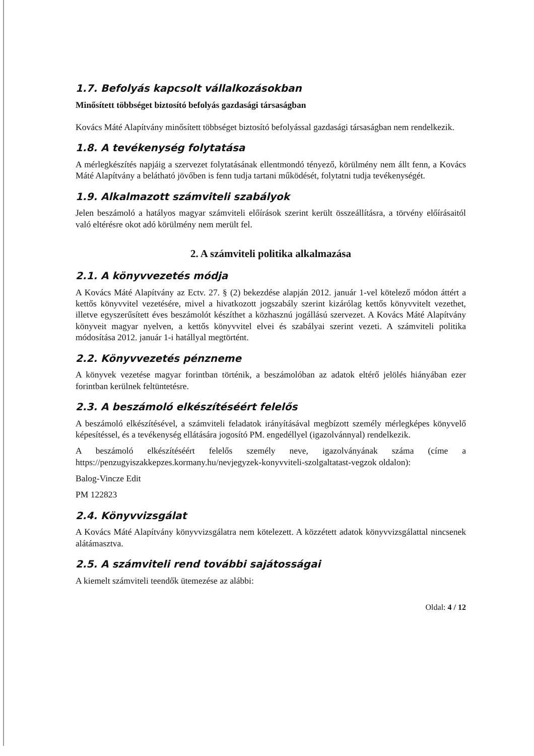1.7. Befolyás kapcsolt vállalkozásokban
Minősített többséget biztosító befolyás gazdasági társaságban
Kovács Máté Alapítvány minősített többséget biztosító befolyással gazdasági társaságban nem rendelkezik.
1.8. A tevékenység folytatása
A mérlegkészítés napjáig a szervezet folytatásának ellentmondó tényező, körülmény nem állt fenn, a Kovács Máté Alapítvány a belátható jövőben is fenn tudja tartani működését, folytatni tudja tevékenységét.
1.9. Alkalmazott számviteli szabályok
Jelen beszámoló a hatályos magyar számviteli előírások szerint került összeállításra, a törvény előírásaitól való eltérésre okot adó körülmény nem merült fel.
2. A számviteli politika alkalmazása
2.1. A könyvvezetés módja
A Kovács Máté Alapítvány az Ectv. 27. § (2) bekezdése alapján 2012. január 1-vel kötelező módon áttért a kettős könyvvitel vezetésére, mivel a hivatkozott jogszabály szerint kizárólag kettős könyvvitelt vezethet, illetve egyszerűsített éves beszámolót készíthet a közhasznú jogállású szervezet. A Kovács Máté Alapítvány könyveit magyar nyelven, a kettős könyvvitel elvei és szabályai szerint vezeti. A számviteli politika módosítása 2012. január 1-i hatállyal megtörtént.
2.2. Könyvvezetés pénzneme
A könyvek vezetése magyar forintban történik, a beszámolóban az adatok eltérő jelölés hiányában ezer forintban kerülnek feltüntetésre.
2.3. A beszámoló elkészítéséért felelős
A beszámoló elkészítésével, a számviteli feladatok irányításával megbízott személy mérlegképes könyvelő képesítéssel, és a tevékenység ellátására jogosító PM. engedéllyel (igazolvánnyal) rendelkezik.
A beszámoló elkészítéséért felelős személy neve, igazolványának száma (címe a https://penzugyiszakkepzes.kormany.hu/nevjegyzek-konyvviteli-szolgaltatast-vegzok oldalon):
Balog-Vincze Edit
PM 122823
2.4. Könyvvizsgálat
A Kovács Máté Alapítvány könyvvizsgálatra nem kötelezett. A közzétett adatok könyvvizsgálattal nincsenek alátámasztva.
2.5. A számviteli rend további sajátosságai
A kiemelt számviteli teendők ütemezése az alábbi:
Oldal: 4 / 12